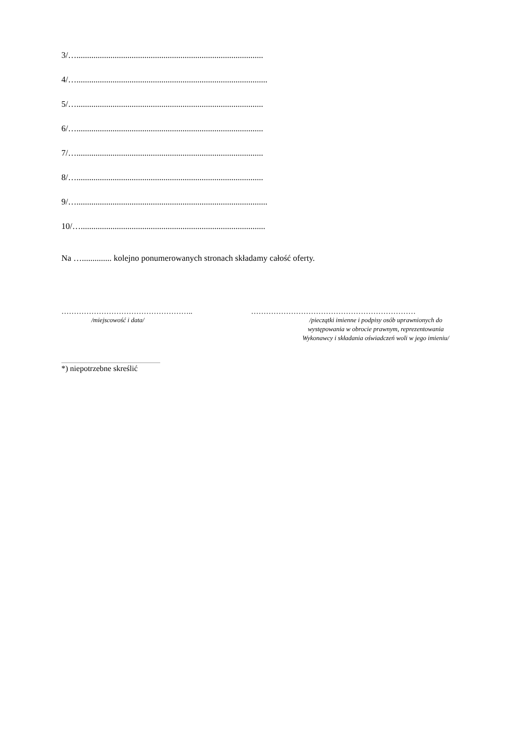3/…........................................................................................
4/…..........................................................................................
5/…........................................................................................
6/…........................................................................................
7/…........................................................................................
8/…........................................................................................
9/…..........................................................................................
10/….......................................................................................
Na ….............. kolejno ponumerowanych stronach składamy całość oferty.
……………………………………………..
/miejscowość i data/
…………………………………………………………
/pieczątki imienne i podpisy osób uprawnionych do
występowania w obrocie prawnym, reprezentowania
Wykonawcy i składania oświadczeń woli w jego imieniu/
*) niepotrzebne skreślić